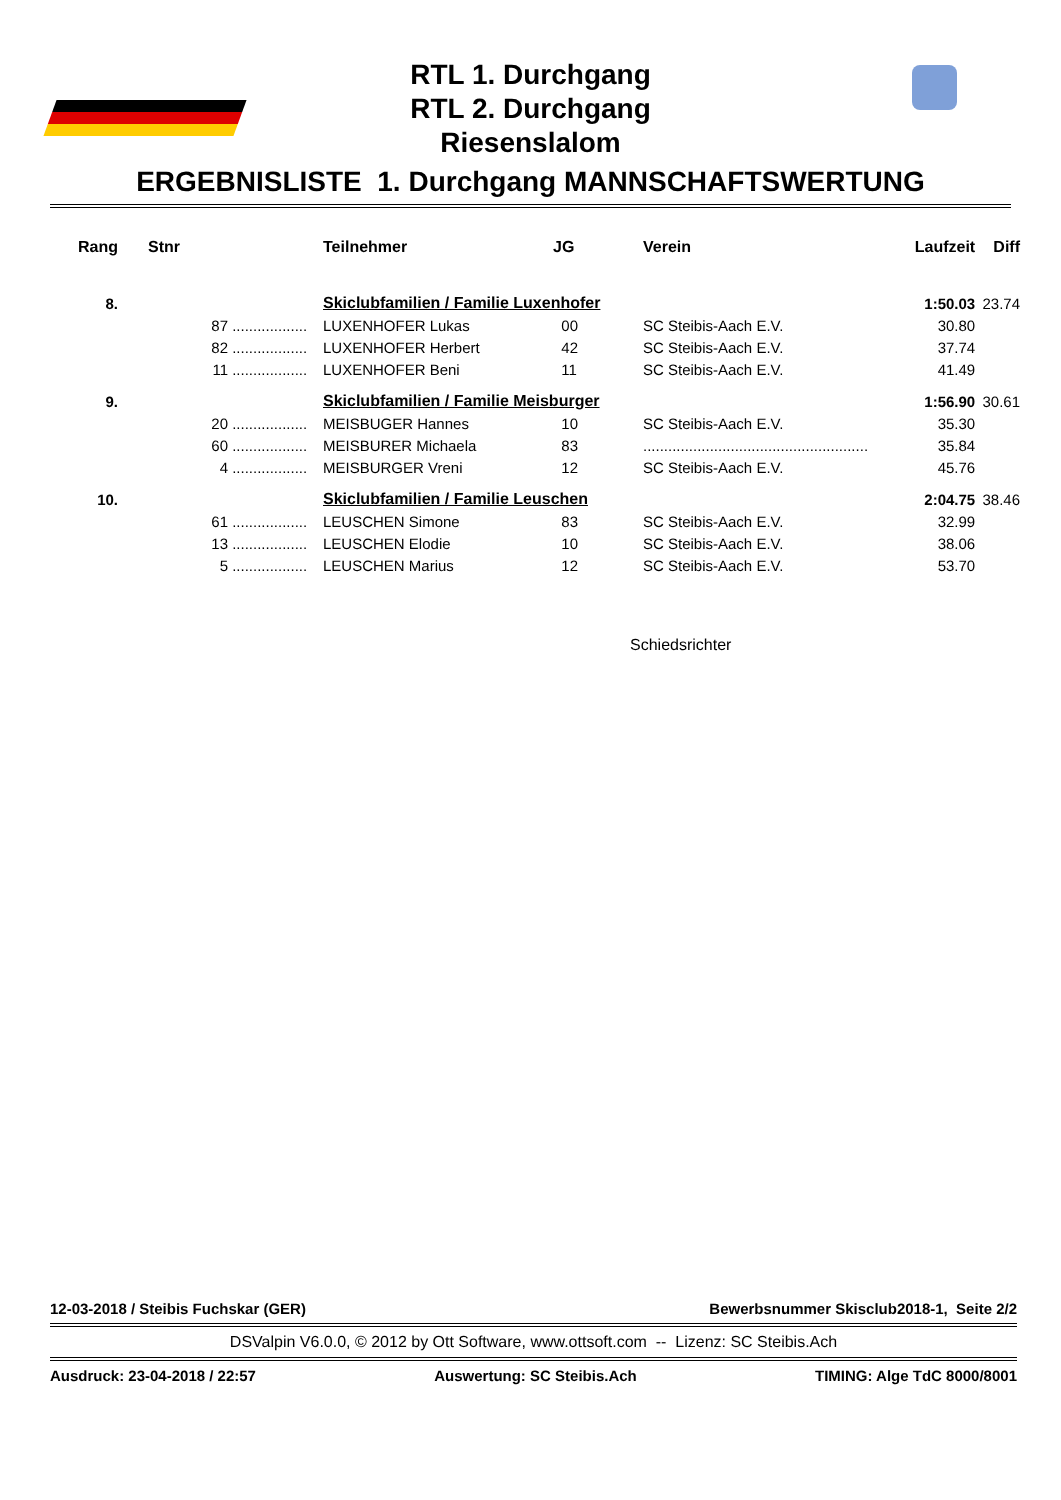RTL 1. Durchgang
RTL 2. Durchgang
Riesenslalom
ERGEBNISLISTE 1. Durchgang MANNSCHAFTSWERTUNG
| Rang | Stnr | | Teilnehmer | JG | Verein | Laufzeit | Diff |
| --- | --- | --- | --- | --- | --- | --- | --- |
| 8. | | | Skiclubfamilien / Familie Luxenhofer | | | 1:50.03 | 23.74 |
| | 87 | .................. | LUXENHOFER Lukas | 00 | SC Steibis-Aach E.V. | 30.80 | |
| | 82 | .................. | LUXENHOFER Herbert | 42 | SC Steibis-Aach E.V. | 37.74 | |
| | 11 | .................. | LUXENHOFER Beni | 11 | SC Steibis-Aach E.V. | 41.49 | |
| 9. | | | Skiclubfamilien / Familie Meisburger | | | 1:56.90 | 30.61 |
| | 20 | .................. | MEISBUGER Hannes | 10 | SC Steibis-Aach E.V. | 35.30 | |
| | 60 | .................. | MEISBURER Michaela | 83 | ...................................................... | 35.84 | |
| | 4 | .................. | MEISBURGER Vreni | 12 | SC Steibis-Aach E.V. | 45.76 | |
| 10. | | | Skiclubfamilien / Familie Leuschen | | | 2:04.75 | 38.46 |
| | 61 | .................. | LEUSCHEN Simone | 83 | SC Steibis-Aach E.V. | 32.99 | |
| | 13 | .................. | LEUSCHEN Elodie | 10 | SC Steibis-Aach E.V. | 38.06 | |
| | 5 | .................. | LEUSCHEN Marius | 12 | SC Steibis-Aach E.V. | 53.70 | |
Schiedsrichter
12-03-2018 / Steibis Fuchskar (GER) Bewerbsnummer Skisclub2018-1, Seite 2/2
DSValpin V6.0.0, © 2012 by Ott Software, www.ottsoft.com -- Lizenz: SC Steibis.Ach
Ausdruck: 23-04-2018 / 22:57 Auswertung: SC Steibis.Ach TIMING: Alge TdC 8000/8001